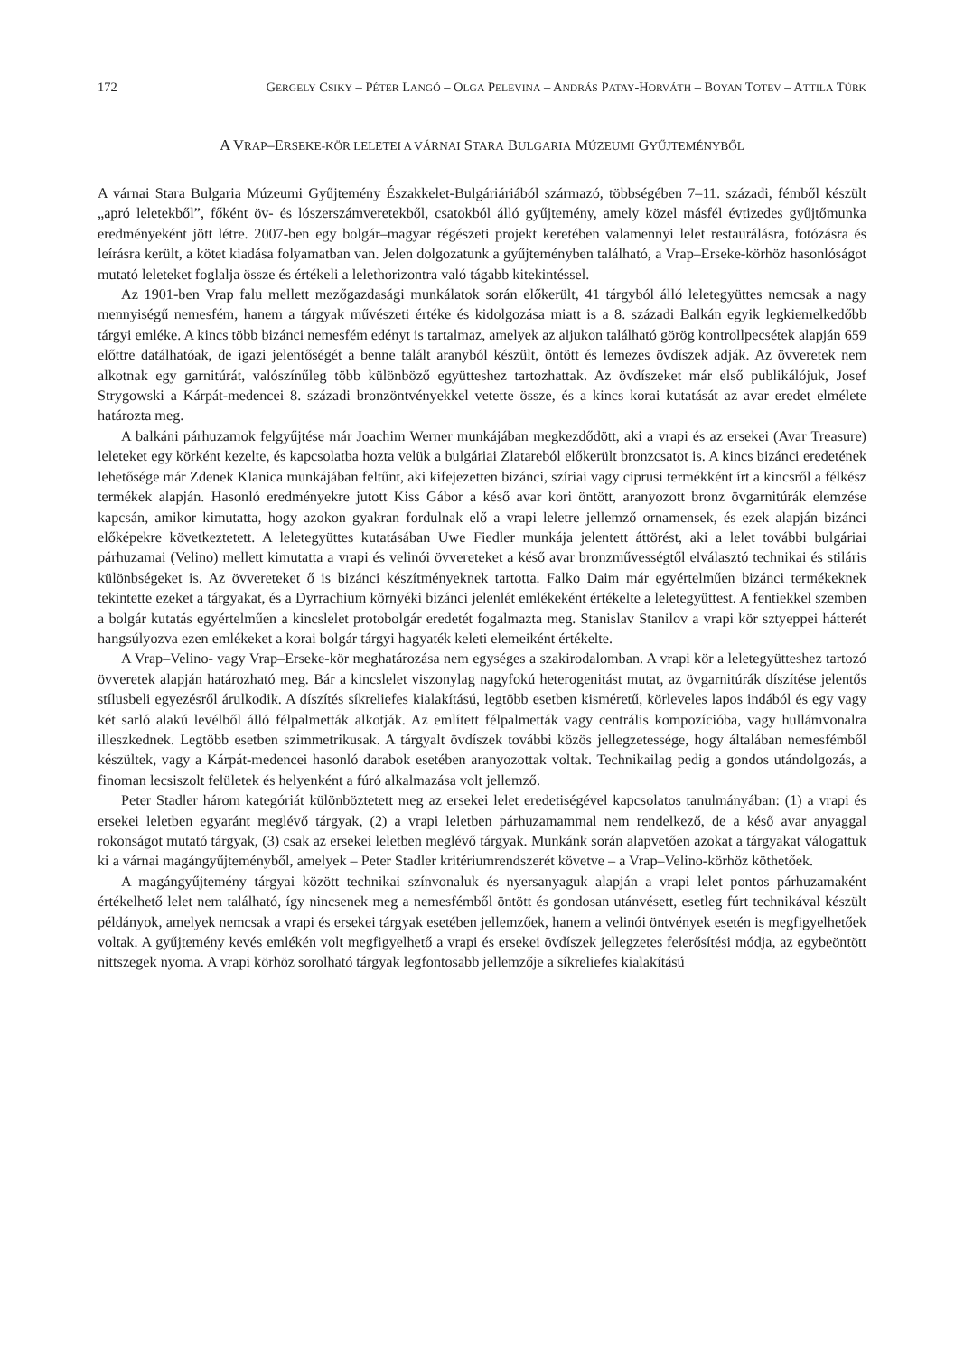172 GERGELY CSIKY – PÉTER LANGÓ – OLGA PELEVINA – ANDRÁS PATAY-HORVÁTH – BOYAN TOTEV – ATTILA TÜRK
A VRAP–ERSEKE-KÖR LELETEI A VÁRNAI STARA BULGARIA MÚZEUMI GYŰJTEMÉNYBŐL
A várnai Stara Bulgaria Múzeumi Gyűjtemény Északkelet-Bulgáriáriából származó, többségében 7–11. századi, fémből készült „apró leletekből”, főként öv- és lószerszámveretekből, csatokból álló gyűjtemény, amely közel másfél évtizedes gyűjtőmunka eredményeként jött létre. 2007-ben egy bolgár–magyar régészeti projekt keretében valamennyi lelet restaurálásra, fotózásra és leírásra került, a kötet kiadása folyamatban van. Jelen dolgozatunk a gyűjteményben található, a Vrap–Erseke-körhöz hasonlóságot mutató leleteket foglalja össze és értékeli a lelethorizontra való tágabb kitekintéssel.
Az 1901-ben Vrap falu mellett mezőgazdasági munkálatok során előkerült, 41 tárgyból álló leletegyüttes nemcsak a nagy mennyiségű nemesfém, hanem a tárgyak művészeti értéke és kidolgozása miatt is a 8. századi Balkán egyik legkiemelkedőbb tárgyi emléke. A kincs több bizánci nemesfém edényt is tartalmaz, amelyek az aljukon található görög kontrollpecsétek alapján 659 előttre datálhatóak, de igazi jelentőségét a benne talált aranyból készült, öntött és lemezes övdíszek adják. Az övveretek nem alkotnak egy garnitúrát, valószínűleg több különböző együtteshez tartozhattak. Az övdíszeket már első publikálójuk, Josef Strygowski a Kárpát-medencei 8. századi bronzöntvényekkel vetette össze, és a kincs korai kutatását az avar eredet elmélete határozta meg.
A balkáni párhuzamok felgyűjtése már Joachim Werner munkájában megkezdődött, aki a vrapi és az ersekei (Avar Treasure) leleteket egy körként kezelte, és kapcsolatba hozta velük a bulgáriai Zlatareból előkerült bronzcsatot is. A kincs bizánci eredetének lehetősége már Zdenek Klanica munkájában feltűnt, aki kifejezetten bizánci, szíriai vagy ciprusi termékként írt a kincsről a félkész termékek alapján. Hasonló eredményekre jutott Kiss Gábor a késő avar kori öntött, aranyozott bronz övgarnitúrák elemzése kapcsán, amikor kimutatta, hogy azokon gyakran fordulnak elő a vrapi leletre jellemző ornamensek, és ezek alapján bizánci előképekre következtetett. A leletegyüttes kutatásában Uwe Fiedler munkája jelentett áttörést, aki a lelet további bulgáriai párhuzamai (Velino) mellett kimutatta a vrapi és velinói övvereteket a késő avar bronzművességtől elválasztó technikai és stiláris különbségeket is. Az övvereteket ő is bizánci készítményeknek tartotta. Falko Daim már egyértelműen bizánci termékeknek tekintette ezeket a tárgyakat, és a Dyrrachium környéki bizánci jelenlét emlékeként értékelte a leletegyüttest. A fentiekkel szemben a bolgár kutatás egyértelműen a kincslelet protobolgár eredetét fogalmazta meg. Stanislav Stanilov a vrapi kör sztyeppei hátterét hangsúlyozva ezen emlékeket a korai bolgár tárgyi hagyaték keleti elemeiként értékelte.
A Vrap–Velino- vagy Vrap–Erseke-kör meghatározása nem egységes a szakirodalomban. A vrapi kör a leletegyütteshez tartozó övveretek alapján határozható meg. Bár a kincslelet viszonylag nagyfokú heterogenitást mutat, az övgarnitúrák díszítése jelentős stílusbeli egyezésről árulkodik. A díszítés síkreliefes kialakítású, legtöbb esetben kisméretű, körleveles lapos indából és egy vagy két sarló alakú levélből álló félpalmetták alkotják. Az említett félpalmetták vagy centrális kompozícióba, vagy hullámvonalra illeszkednek. Legtöbb esetben szimmetrikusak. A tárgyalt övdíszek további közös jellegzetessége, hogy általában nemesfémből készültek, vagy a Kárpát-medencei hasonló darabok esetében aranyozottak voltak. Technikailag pedig a gondos utándolgozás, a finoman lecsiszolt felületek és helyenként a fúró alkalmazása volt jellemző.
Peter Stadler három kategóriát különböztetett meg az ersekei lelet eredetiségével kapcsolatos tanulmányában: (1) a vrapi és ersekei leletben egyaránt meglévő tárgyak, (2) a vrapi leletben párhuzamammal nem rendelkező, de a késő avar anyaggal rokonságot mutató tárgyak, (3) csak az ersekei leletben meglévő tárgyak. Munkánk során alapvetően azokat a tárgyakat válogattuk ki a várnai magángyűjteményből, amelyek – Peter Stadler kritériumrendszerét követve – a Vrap–Velino-körhöz köthetőek.
A magángyűjtemény tárgyai között technikai színvonaluk és nyersanyaguk alapján a vrapi lelet pontos párhuzamaként értékelhető lelet nem található, így nincsenek meg a nemesfémből öntött és gondosan utánvésett, esetleg fúrt technikával készült példányok, amelyek nemcsak a vrapi és ersekei tárgyak esetében jellemzőek, hanem a velinói öntvények esetén is megfigyelhetőek voltak. A gyűjtemény kevés emlékén volt megfigyelhető a vrapi és ersekei övdíszek jellegzetes felerősítési módja, az egybeöntött nittszegek nyoma. A vrapi körhöz sorolható tárgyak legfontosabb jellemzője a síkreliefes kialakítású